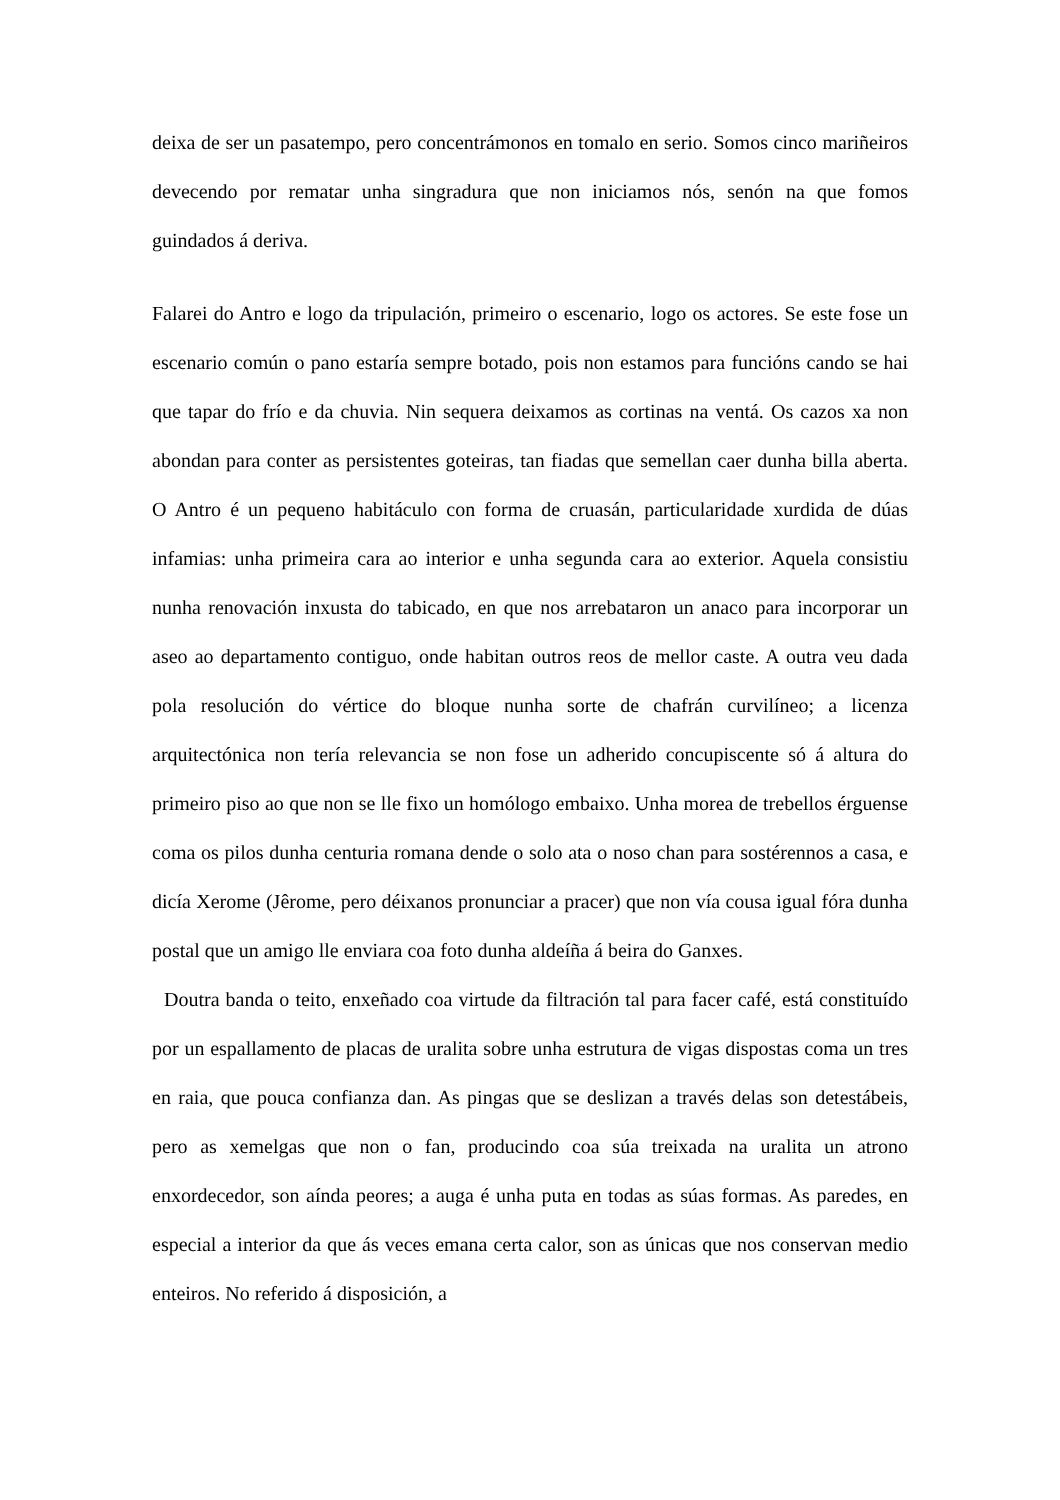deixa de ser un pasatempo, pero concentrámonos en tomalo en serio. Somos cinco mariñeiros devecendo por rematar unha singradura que non iniciamos nós, senón na que fomos guindados á deriva.
Falarei do Antro e logo da tripulación, primeiro o escenario, logo os actores. Se este fose un escenario común o pano estaría sempre botado, pois non estamos para funcións cando se hai que tapar do frío e da chuvia. Nin sequera deixamos as cortinas na ventá. Os cazos xa non abondan para conter as persistentes goteiras, tan fiadas que semellan caer dunha billa aberta. O Antro é un pequeno habitáculo con forma de cruasán, particularidade xurdida de dúas infamias: unha primeira cara ao interior e unha segunda cara ao exterior. Aquela consistiu nunha renovación inxusta do tabicado, en que nos arrebataron un anaco para incorporar un aseo ao departamento contiguo, onde habitan outros reos de mellor caste. A outra veu dada pola resolución do vértice do bloque nunha sorte de chafrán curvilíneo; a licenza arquitectónica non tería relevancia se non fose un adherido concupiscente só á altura do primeiro piso ao que non se lle fixo un homólogo embaixo. Unha morea de trebellos érguense coma os pilos dunha centuria romana dende o solo ata o noso chan para sostérennos a casa, e dicía Xerome (Jêrome, pero déixanos pronunciar a pracer) que non vía cousa igual fóra dunha postal que un amigo lle enviara coa foto dunha aldeíña á beira do Ganxes.
Doutra banda o teito, enxeñado coa virtude da filtración tal para facer café, está constituído por un espallamento de placas de uralita sobre unha estrutura de vigas dispostas coma un tres en raia, que pouca confianza dan. As pingas que se deslizan a través delas son detestábeis, pero as xemelgas que non o fan, producindo coa súa treixada na uralita un atrono enxordecedor, son aínda peores; a auga é unha puta en todas as súas formas. As paredes, en especial a interior da que ás veces emana certa calor, son as únicas que nos conservan medio enteiros. No referido á disposición, a